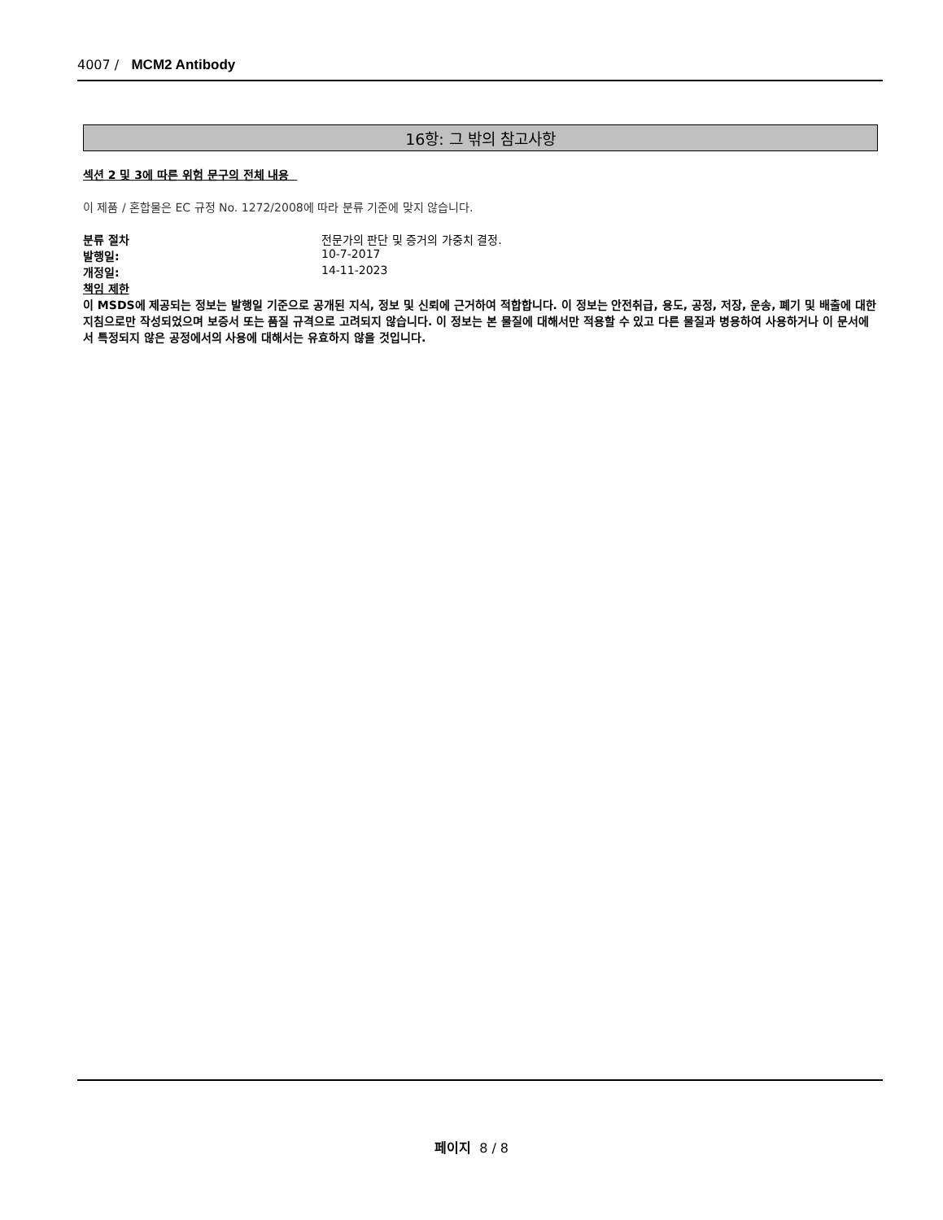4007 / MCM2 Antibody
16항: 그 밖의 참고사항
섹션 2 및 3에 따른 위험 문구의 전체 내용
이 제품 / 혼합물은 EC 규정 No. 1272/2008에 따라 분류 기준에 맞지 않습니다.
분류 절차 전문가의 판단 및 증거의 가중치 결정.
발행일: 10-7-2017
개정일: 14-11-2023
책임 제한
이 MSDS에 제공되는 정보는 발행일 기준으로 공개된 지식, 정보 및 신뢰에 근거하여 적합합니다. 이 정보는 안전취급, 용도, 공정, 저장, 운송, 폐기 및 배출에 대한 지침으로만 작성되었으며 보증서 또는 품질 규격으로 고려되지 않습니다. 이 정보는 본 물질에 대해서만 적용할 수 있고 다른 물질과 병용하여 사용하거나 이 문서에서 특정되지 않은 공정에서의 사용에 대해서는 유효하지 않을 것입니다.
페이지 8 / 8